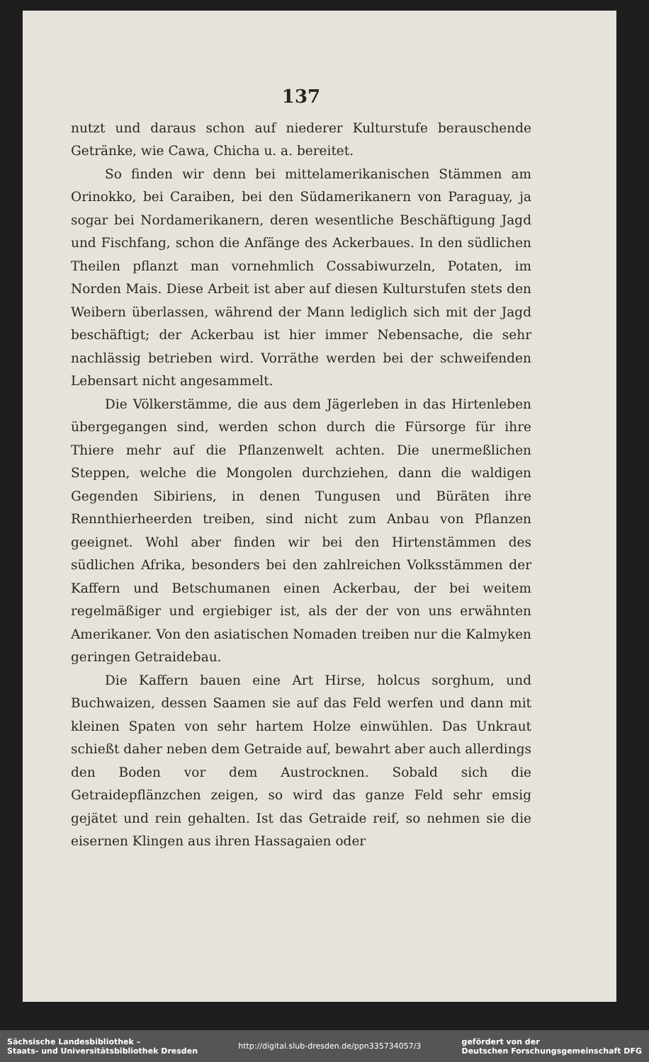137
nutzt und daraus schon auf niederer Kulturstufe berauschende Getränke, wie Cawa, Chicha u. a. bereitet.
So finden wir denn bei mittelamerikanischen Stämmen am Orinokko, bei Caraiben, bei den Südamerikanern von Paraguay, ja sogar bei Nordamerikanern, deren wesentliche Beschäftigung Jagd und Fischfang, schon die Anfänge des Ackerbaues. In den südlichen Theilen pflanzt man vornehmlich Cossabiwurzeln, Potaten, im Norden Mais. Diese Arbeit ist aber auf diesen Kulturstufen stets den Weibern überlassen, während der Mann lediglich sich mit der Jagd beschäftigt; der Ackerbau ist hier immer Nebensache, die sehr nachlässig betrieben wird. Vorräthe werden bei der schweifenden Lebensart nicht angesammelt.
Die Völkerstämme, die aus dem Jägerleben in das Hirtenleben übergegangen sind, werden schon durch die Fürsorge für ihre Thiere mehr auf die Pflanzenwelt achten. Die unermeßlichen Steppen, welche die Mongolen durchziehen, dann die waldigen Gegenden Sibiriens, in denen Tungusen und Büräten ihre Rennthierheerden treiben, sind nicht zum Anbau von Pflanzen geeignet. Wohl aber finden wir bei den Hirtenstämmen des südlichen Afrika, besonders bei den zahlreichen Volksstämmen der Kaffern und Betschumanen einen Ackerbau, der bei weitem regelmäßiger und ergiebiger ist, als der der von uns erwähnten Amerikaner. Von den asiatischen Nomaden treiben nur die Kalmyken geringen Getraidebau.
Die Kaffern bauen eine Art Hirse, holcus sorghum, und Buchwaizen, dessen Saamen sie auf das Feld werfen und dann mit kleinen Spaten von sehr hartem Holze einwühlen. Das Unkraut schießt daher neben dem Getraide auf, bewahrt aber auch allerdings den Boden vor dem Austrocknen. Sobald sich die Getraidepflänzchen zeigen, so wird das ganze Feld sehr emsig gejätet und rein gehalten. Ist das Getraide reif, so nehmen sie die eisernen Klingen aus ihren Hassagaien oder
Sächsische Landesbibliothek –
Staats- und Universitätsbibliothek Dresden http://digital.slub-dresden.de/ppn335734057/3 gefördert von der
Deutschen Forschungsgemeinschaft DFG